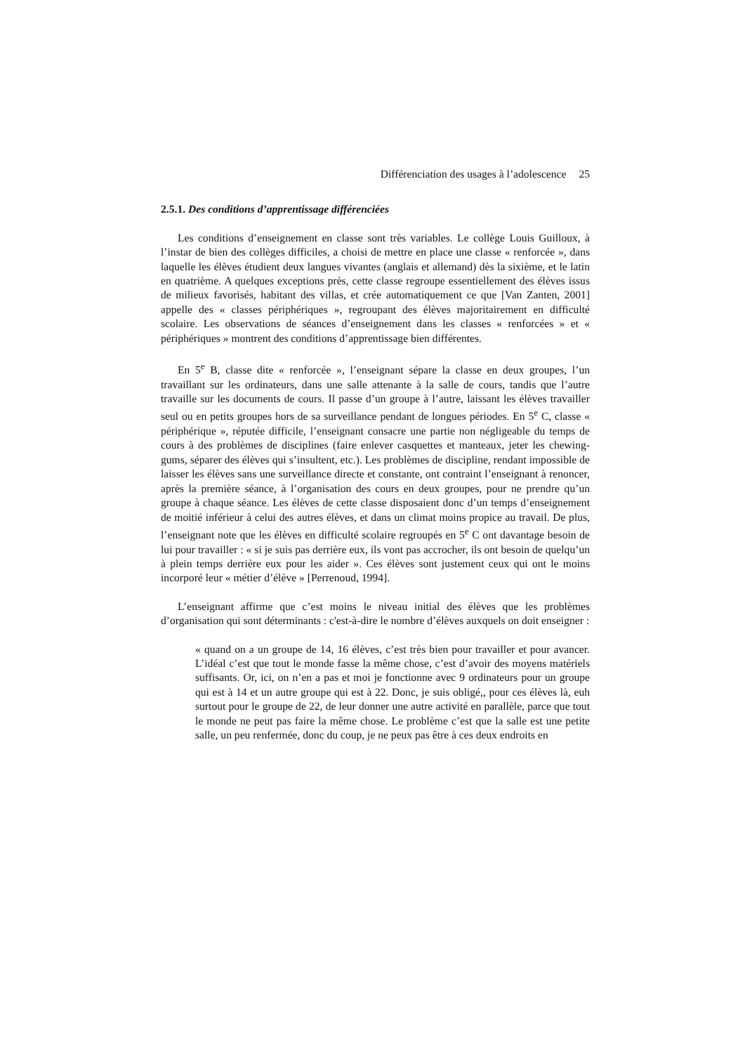Différenciation des usages à l’adolescence 25
2.5.1. Des conditions d’apprentissage différenciées
Les conditions d’enseignement en classe sont très variables. Le collège Louis Guilloux, à l’instar de bien des collèges difficiles, a choisi de mettre en place une classe « renforcée », dans laquelle les élèves étudient deux langues vivantes (anglais et allemand) dès la sixième, et le latin en quatrième. A quelques exceptions près, cette classe regroupe essentiellement des élèves issus de milieux favorisés, habitant des villas, et crée automatiquement ce que [Van Zanten, 2001] appelle des « classes périphériques », regroupant des élèves majoritairement en difficulté scolaire. Les observations de séances d’enseignement dans les classes « renforcées » et « périphériques » montrent des conditions d’apprentissage bien différentes.
En 5<sup>e</sup> B, classe dite « renforcée », l’enseignant sépare la classe en deux groupes, l’un travaillant sur les ordinateurs, dans une salle attenante à la salle de cours, tandis que l’autre travaille sur les documents de cours. Il passe d’un groupe à l’autre, laissant les élèves travailler seul ou en petits groupes hors de sa surveillance pendant de longues périodes. En 5<sup>e</sup> C, classe « périphérique », réputée difficile, l’enseignant consacre une partie non négligeable du temps de cours à des problèmes de disciplines (faire enlever casquettes et manteaux, jeter les chewing-gums, séparer des élèves qui s’insultent, etc.). Les problèmes de discipline, rendant impossible de laisser les élèves sans une surveillance directe et constante, ont contraint l’enseignant à renoncer, après la première séance, à l’organisation des cours en deux groupes, pour ne prendre qu’un groupe à chaque séance. Les élèves de cette classe disposaient donc d’un temps d’enseignement de moitié inférieur à celui des autres élèves, et dans un climat moins propice au travail. De plus, l’enseignant note que les élèves en difficulté scolaire regroupés en 5<sup>e</sup> C ont davantage besoin de lui pour travailler : « si je suis pas derrière eux, ils vont pas accrocher, ils ont besoin de quelqu’un à plein temps derrière eux pour les aider ». Ces élèves sont justement ceux qui ont le moins incorporé leur « métier d’élève » [Perrenoud, 1994].
L’enseignant affirme que c’est moins le niveau initial des élèves que les problèmes d’organisation qui sont déterminants : c'est-à-dire le nombre d’élèves auxquels on doit enseigner :
« quand on a un groupe de 14, 16 élèves, c’est très bien pour travailler et pour avancer. L’idéal c’est que tout le monde fasse la même chose, c’est d’avoir des moyens matériels suffisants. Or, ici, on n’en a pas et moi je fonctionne avec 9 ordinateurs pour un groupe qui est à 14 et un autre groupe qui est à 22. Donc, je suis obligé,, pour ces élèves là, euh surtout pour le groupe de 22, de leur donner une autre activité en parallèle, parce que tout le monde ne peut pas faire la même chose. Le problème c’est que la salle est une petite salle, un peu renfermée, donc du coup, je ne peux pas être à ces deux endroits en